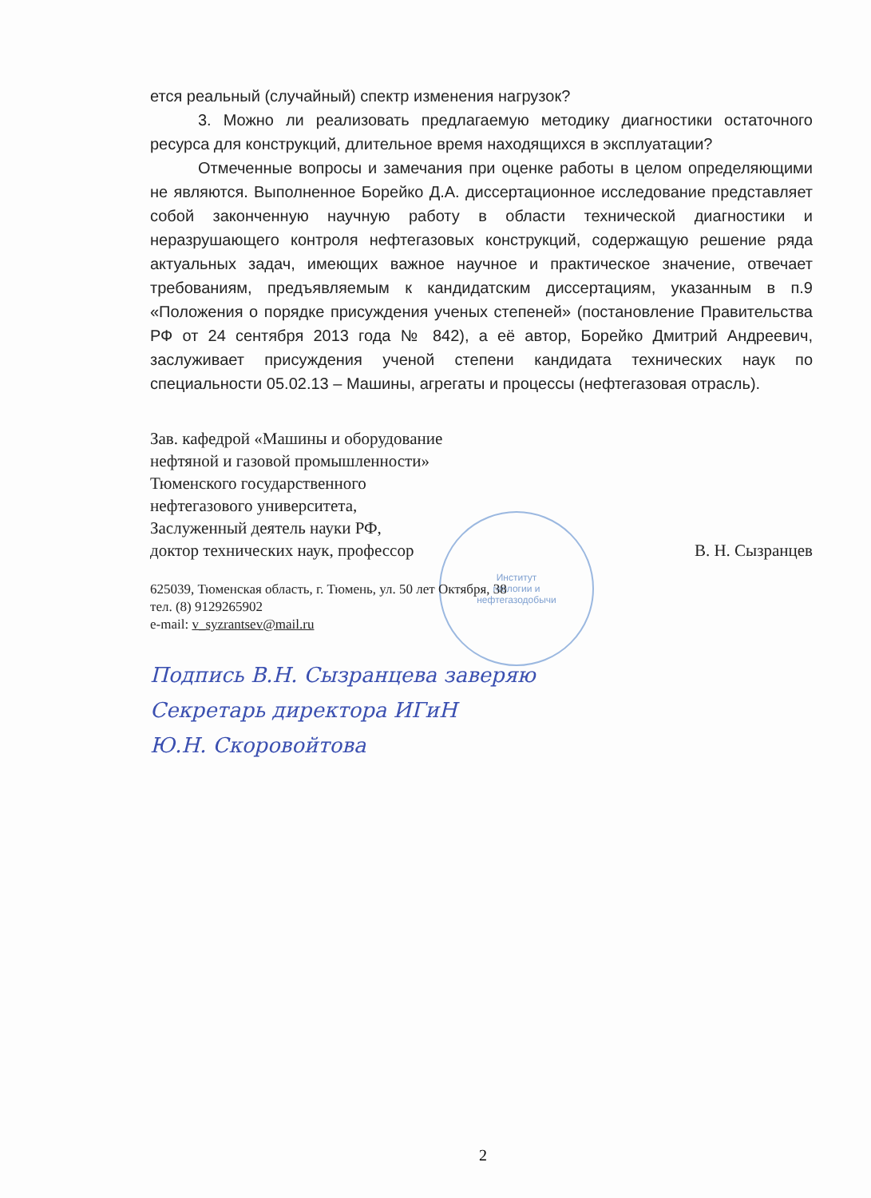Институт
геологии и
нефтегазодобычи
ется реальный (случайный) спектр изменения нагрузок?
3. Можно ли реализовать предлагаемую методику диагностики остаточного ресурса для конструкций, длительное время находящихся в эксплуатации?
Отмеченные вопросы и замечания при оценке работы в целом определяющими не являются. Выполненное Борейко Д.А. диссертационное исследование представляет собой законченную научную работу в области технической диагностики и неразрушающего контроля нефтегазовых конструкций, содержащую решение ряда актуальных задач, имеющих важное научное и практическое значение, отвечает требованиям, предъявляемым к кандидатским диссертациям, указанным в п.9 «Положения о порядке присуждения ученых степеней» (постановление Правительства РФ от 24 сентября 2013 года № 842), а её автор, Борейко Дмитрий Андреевич, заслуживает присуждения ученой степени кандидата технических наук по специальности 05.02.13 – Машины, агрегаты и процессы (нефтегазовая отрасль).
Зав. кафедрой «Машины и оборудование
нефтяной и газовой промышленности»
Тюменского государственного
нефтегазового университета,
Заслуженный деятель науки РФ,
доктор технических наук, профессор
В. Н. Сызранцев
625039, Тюменская область, г. Тюмень, ул. 50 лет Октября, 38
тел. (8) 9129265902
e-mail: v_syzrantsev@mail.ru
Подпись В.Н. Сызранцева заверяю
Секретарь директора ИГиН
Ю.Н. Скоровойтова
2